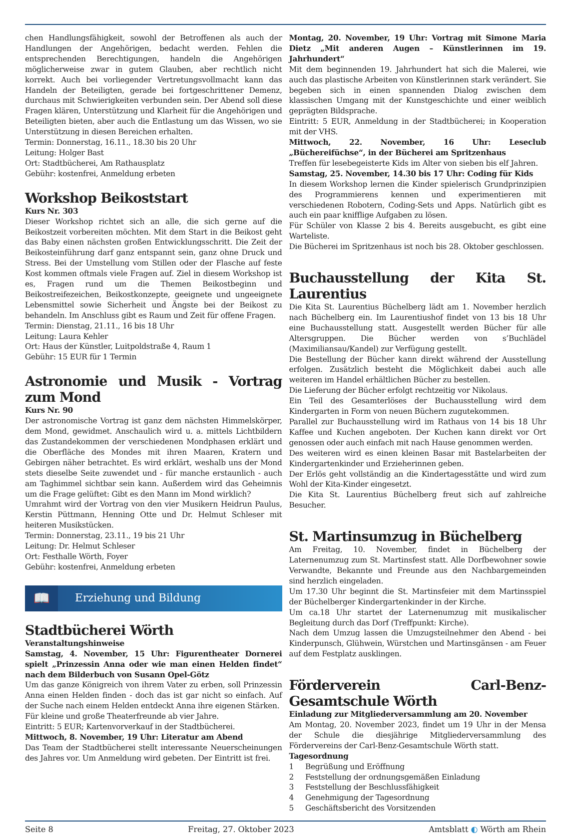chen Handlungsfähigkeit, sowohl der Betroffenen als auch der Handlungen der Angehörigen, bedacht werden. Fehlen die entsprechenden Berechtigungen, handeln die Angehörigen möglicherweise zwar in gutem Glauben, aber rechtlich nicht korrekt. Auch bei vorliegender Vertretungsvollmacht kann das Handeln der Beteiligten, gerade bei fortgeschrittener Demenz, durchaus mit Schwierigkeiten verbunden sein. Der Abend soll diese Fragen klären, Unterstützung und Klarheit für die Angehörigen und Beteiligten bieten, aber auch die Entlastung um das Wissen, wo sie Unterstützung in diesen Bereichen erhalten.
Termin: Donnerstag, 16.11., 18.30 bis 20 Uhr
Leitung: Holger Bast
Ort: Stadtbücherei, Am Rathausplatz
Gebühr: kostenfrei, Anmeldung erbeten
Workshop Beikoststart
Kurs Nr. 303
Dieser Workshop richtet sich an alle, die sich gerne auf die Beikostzeit vorbereiten möchten. Mit dem Start in die Beikost geht das Baby einen nächsten großen Entwicklungsschritt. Die Zeit der Beikosteinführung darf ganz entspannt sein, ganz ohne Druck und Stress. Bei der Umstellung vom Stillen oder der Flasche auf feste Kost kommen oftmals viele Fragen auf. Ziel in diesem Workshop ist es, Fragen rund um die Themen Beikostbeginn und Beikostreifezeichen, Beikostkonzepte, geeignete und ungeeignete Lebensmittel sowie Sicherheit und Ängste bei der Beikost zu behandeln. Im Anschluss gibt es Raum und Zeit für offene Fragen.
Termin: Dienstag, 21.11., 16 bis 18 Uhr
Leitung: Laura Kehler
Ort: Haus der Künstler, Luitpoldstraße 4, Raum 1
Gebühr: 15 EUR für 1 Termin
Astronomie und Musik - Vortrag zum Mond
Kurs Nr. 90
Der astronomische Vortrag ist ganz dem nächsten Himmelskörper, dem Mond, gewidmet. Anschaulich wird u. a. mittels Lichtbildern das Zustandekommen der verschiedenen Mondphasen erklärt und die Oberfläche des Mondes mit ihren Maaren, Kratern und Gebirgen näher betrachtet. Es wird erklärt, weshalb uns der Mond stets dieselbe Seite zuwendet und - für manche erstaunlich - auch am Taghimmel sichtbar sein kann. Außerdem wird das Geheimnis um die Frage gelüftet: Gibt es den Mann im Mond wirklich?
Umrahmt wird der Vortrag von den vier Musikern Heidrun Paulus, Kerstin Püttmann, Henning Otte und Dr. Helmut Schleser mit heiteren Musikstücken.
Termin: Donnerstag, 23.11., 19 bis 21 Uhr
Leitung: Dr. Helmut Schleser
Ort: Festhalle Wörth, Foyer
Gebühr: kostenfrei, Anmeldung erbeten
📖
Erziehung und Bildung
Stadtbücherei Wörth
Veranstaltungshinweise
Samstag, 4. November, 15 Uhr: Figurentheater Dornerei spielt „Prinzessin Anna oder wie man einen Helden findet“ nach dem Bilderbuch von Susann Opel-Götz
Um das ganze Königreich von ihrem Vater zu erben, soll Prinzessin Anna einen Helden finden - doch das ist gar nicht so einfach. Auf der Suche nach einem Helden entdeckt Anna ihre eigenen Stärken.
Für kleine und große Theaterfreunde ab vier Jahre.
Eintritt: 5 EUR; Kartenvorverkauf in der Stadtbücherei.
Mittwoch, 8. November, 19 Uhr: Literatur am Abend
Das Team der Stadtbücherei stellt interessante Neuerscheinungen des Jahres vor. Um Anmeldung wird gebeten. Der Eintritt ist frei.
Montag, 20. November, 19 Uhr: Vortrag mit Simone Maria Dietz „Mit anderen Augen – Künstlerinnen im 19. Jahrhundert“
Mit dem beginnenden 19. Jahrhundert hat sich die Malerei, wie auch das plastische Arbeiten von Künstlerinnen stark verändert. Sie begeben sich in einen spannenden Dialog zwischen dem klassischen Umgang mit der Kunstgeschichte und einer weiblich geprägten Bildsprache.
Eintritt: 5 EUR, Anmeldung in der Stadtbücherei; in Kooperation mit der VHS.
Mittwoch, 22. November, 16 Uhr: Leseclub „Büchereifüchse“, in der Bücherei am Spritzenhaus
Treffen für lesebegeisterte Kids im Alter von sieben bis elf Jahren.
Samstag, 25. November, 14.30 bis 17 Uhr: Coding für Kids
In diesem Workshop lernen die Kinder spielerisch Grundprinzipien des Programmierens kennen und experimentieren mit verschiedenen Robotern, Coding-Sets und Apps. Natürlich gibt es auch ein paar knifflige Aufgaben zu lösen.
Für Schüler von Klasse 2 bis 4. Bereits ausgebucht, es gibt eine Warteliste.
Die Bücherei im Spritzenhaus ist noch bis 28. Oktober geschlossen.
Buchausstellung der Kita St. Laurentius
Die Kita St. Laurentius Büchelberg lädt am 1. November herzlich nach Büchelberg ein. Im Laurentiushof findet von 13 bis 18 Uhr eine Buchausstellung statt. Ausgestellt werden Bücher für alle Altersgruppen. Die Bücher werden von s’Buchlädel (Maximiliansau/Kandel) zur Verfügung gestellt.
Die Bestellung der Bücher kann direkt während der Ausstellung erfolgen. Zusätzlich besteht die Möglichkeit dabei auch alle weiteren im Handel erhältlichen Bücher zu bestellen.
Die Lieferung der Bücher erfolgt rechtzeitig vor Nikolaus.
Ein Teil des Gesamterlöses der Buchausstellung wird dem Kindergarten in Form von neuen Büchern zugutekommen.
Parallel zur Buchausstellung wird im Rathaus von 14 bis 18 Uhr Kaffee und Kuchen angeboten. Der Kuchen kann direkt vor Ort genossen oder auch einfach mit nach Hause genommen werden.
Des weiteren wird es einen kleinen Basar mit Bastelarbeiten der Kindergartenkinder und Erzieherinnen geben.
Der Erlös geht vollständig an die Kindertagesstätte und wird zum Wohl der Kita-Kinder eingesetzt.
Die Kita St. Laurentius Büchelberg freut sich auf zahlreiche Besucher.
St. Martinsumzug in Büchelberg
Am Freitag, 10. November, findet in Büchelberg der Laternenumzug zum St. Martinsfest statt. Alle Dorfbewohner sowie Verwandte, Bekannte und Freunde aus den Nachbargemeinden sind herzlich eingeladen.
Um 17.30 Uhr beginnt die St. Martinsfeier mit dem Martinsspiel der Büchelberger Kindergartenkinder in der Kirche.
Um ca.18 Uhr startet der Laternenumzug mit musikalischer Begleitung durch das Dorf (Treffpunkt: Kirche).
Nach dem Umzug lassen die Umzugsteilnehmer den Abend - bei Kinderpunsch, Glühwein, Würstchen und Martinsgänsen - am Feuer auf dem Festplatz ausklingen.
Förderverein Carl-Benz-Gesamtschule Wörth
Einladung zur Mitgliederversammlung am 20. November
Am Montag, 20. November 2023, findet um 19 Uhr in der Mensa der Schule die diesjährige Mitgliederversammlung des Fördervereins der Carl-Benz-Gesamtschule Wörth statt.
Tagesordnung
1 Begrüßung und Eröffnung
2 Feststellung der ordnungsgemäßen Einladung
3 Feststellung der Beschlussfähigkeit
4 Genehmigung der Tagesordnung
5 Geschäftsbericht des Vorsitzenden
Seite 8 Freitag, 27. Oktober 2023 Amtsblatt ◐ Wörth am Rhein